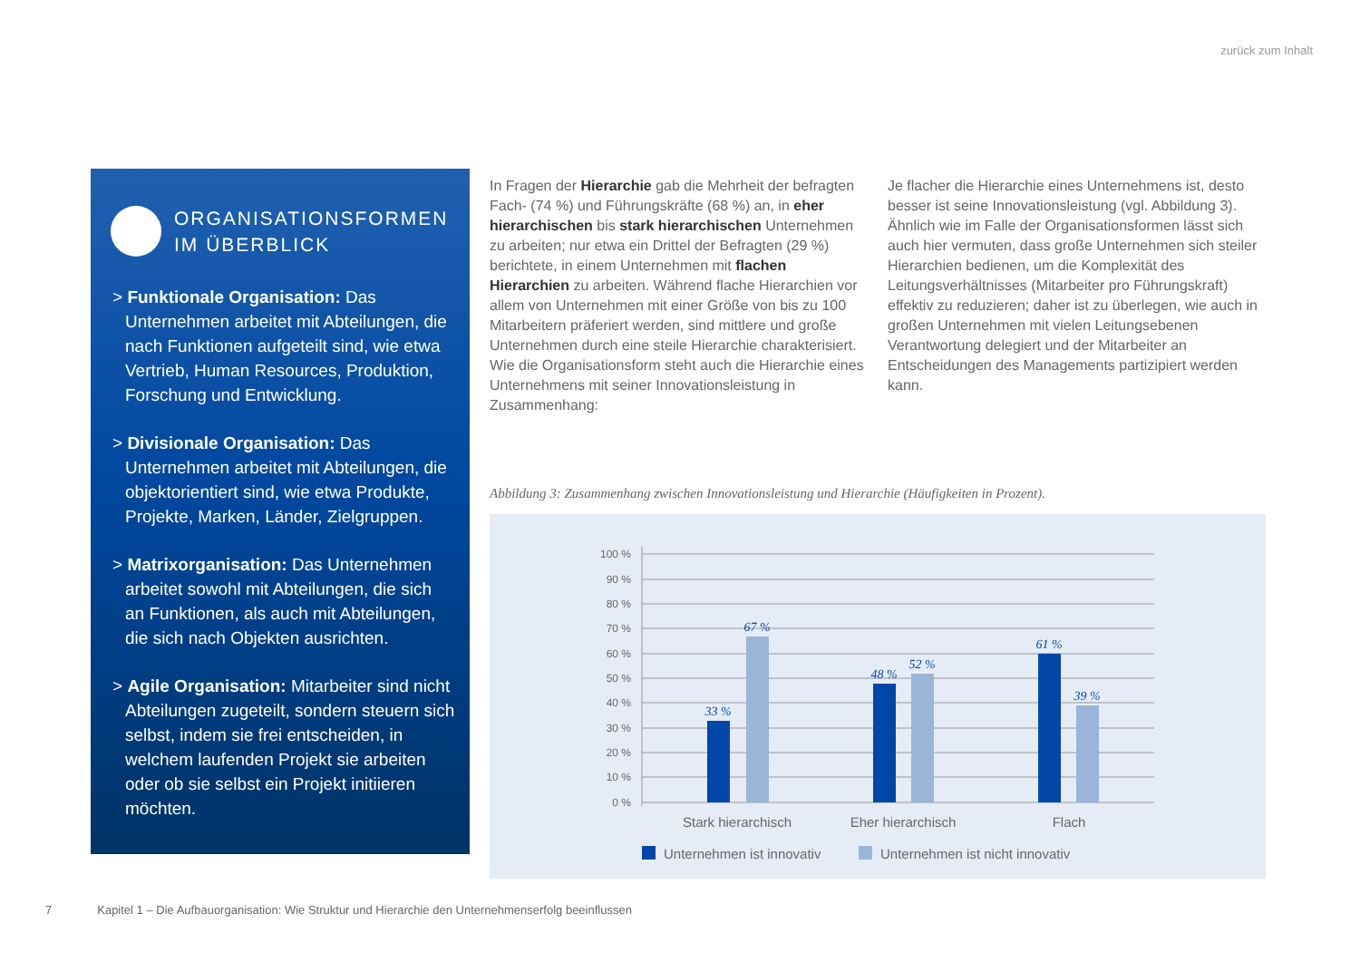zurück zum Inhalt
ORGANISATIONSFORMEN
IM ÜBERBLICK
> Funktionale Organisation: Das Unternehmen arbeitet mit Abteilungen, die nach Funktionen aufgeteilt sind, wie etwa Vertrieb, Human Resources, Produktion, Forschung und Entwicklung.
> Divisionale Organisation: Das Unternehmen arbeitet mit Abteilungen, die objektorientiert sind, wie etwa Produkte, Projekte, Marken, Länder, Zielgruppen.
> Matrixorganisation: Das Unternehmen arbeitet sowohl mit Abteilungen, die sich an Funktionen, als auch mit Abteilungen, die sich nach Objekten ausrichten.
> Agile Organisation: Mitarbeiter sind nicht Abteilungen zugeteilt, sondern steuern sich selbst, indem sie frei entscheiden, in welchem laufenden Projekt sie arbeiten oder ob sie selbst ein Projekt initiieren möchten.
In Fragen der Hierarchie gab die Mehrheit der befragten Fach- (74 %) und Führungskräfte (68 %) an, in eher hierarchischen bis stark hierarchischen Unternehmen zu arbeiten; nur etwa ein Drittel der Befragten (29 %) berichtete, in einem Unternehmen mit flachen Hierarchien zu arbeiten. Während flache Hierarchien vor allem von Unternehmen mit einer Größe von bis zu 100 Mitarbeitern präferiert werden, sind mittlere und große Unternehmen durch eine steile Hierarchie charakterisiert. Wie die Organisationsform steht auch die Hierarchie eines Unternehmens mit seiner Innovationsleistung in Zusammenhang:
Je flacher die Hierarchie eines Unternehmens ist, desto besser ist seine Innovationsleistung (vgl. Abbildung 3). Ähnlich wie im Falle der Organisationsformen lässt sich auch hier vermuten, dass große Unternehmen sich steiler Hierarchien bedienen, um die Komplexität des Leitungsverhältnisses (Mitarbeiter pro Führungskraft) effektiv zu reduzieren; daher ist zu überlegen, wie auch in großen Unternehmen mit vielen Leitungsebenen Verantwortung delegiert und der Mitarbeiter an Entscheidungen des Managements partizipiert werden kann.
Abbildung 3: Zusammenhang zwischen Innovationsleistung und Hierarchie (Häufigkeiten in Prozent).
100 %
90 %
80 %
70 %
60 %
50 %
40 %
30 %
20 %
10 %
0 %
33 %
67 %
48 %
52 %
61 %
39 %
Stark hierarchisch
Eher hierarchisch
Flach
Unternehmen ist innovativ
Unternehmen ist nicht innovativ
7 Kapitel 1 – Die Aufbauorganisation: Wie Struktur und Hierarchie den Unternehmenserfolg beeinflussen